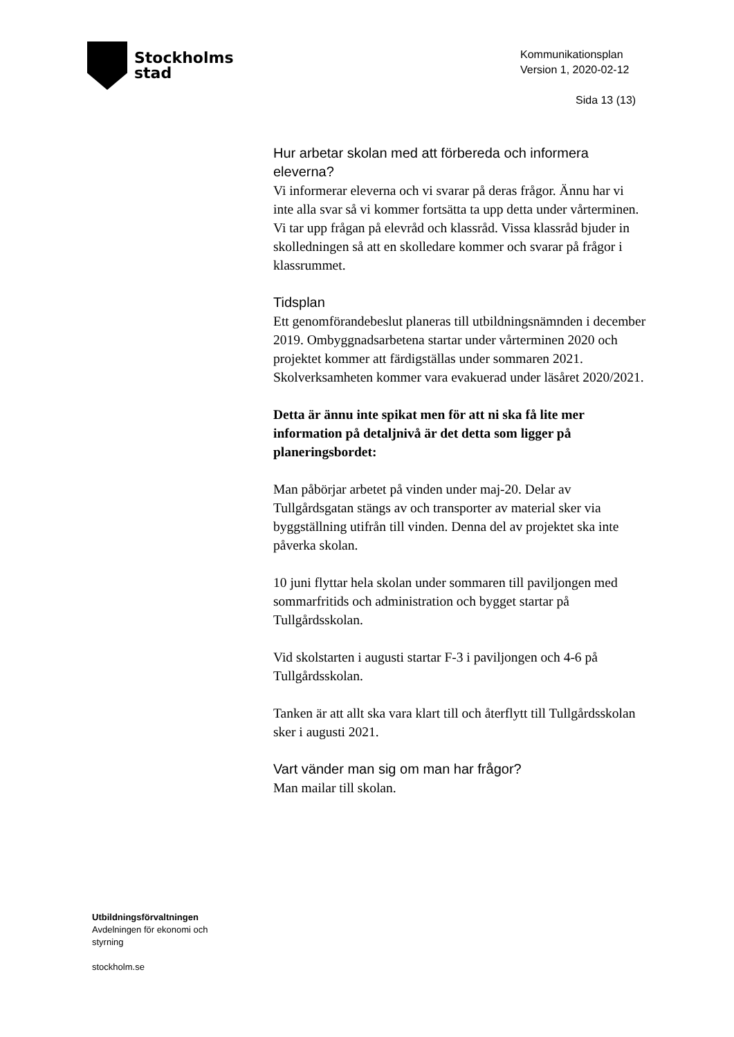Stockholms
stad
Kommunikationsplan
Version 1, 2020-02-12
Sida 13 (13)
Hur arbetar skolan med att förbereda och informera eleverna?
Vi informerar eleverna och vi svarar på deras frågor. Ännu har vi inte alla svar så vi kommer fortsätta ta upp detta under vårterminen. Vi tar upp frågan på elevråd och klassråd. Vissa klassråd bjuder in skolledningen så att en skolledare kommer och svarar på frågor i klassrummet.
Tidsplan
Ett genomförandebeslut planeras till utbildningsnämnden i december 2019. Ombyggnadsarbetena startar under vårterminen 2020 och projektet kommer att färdigställas under sommaren 2021.
Skolverksamheten kommer vara evakuerad under läsåret 2020/2021.
Detta är ännu inte spikat men för att ni ska få lite mer information på detaljnivå är det detta som ligger på planeringsbordet:
Man påbörjar arbetet på vinden under maj-20. Delar av Tullgårdsgatan stängs av och transporter av material sker via byggställning utifrån till vinden. Denna del av projektet ska inte påverka skolan.
10 juni flyttar hela skolan under sommaren till paviljongen med sommarfritids och administration och bygget startar på Tullgårdsskolan.
Vid skolstarten i augusti startar F-3 i paviljongen och 4-6 på Tullgårdsskolan.
Tanken är att allt ska vara klart till och återflytt till Tullgårdsskolan sker i augusti 2021.
Vart vänder man sig om man har frågor?
Man mailar till skolan.
Utbildningsförvaltningen
Avdelningen för ekonomi och styrning
stockholm.se